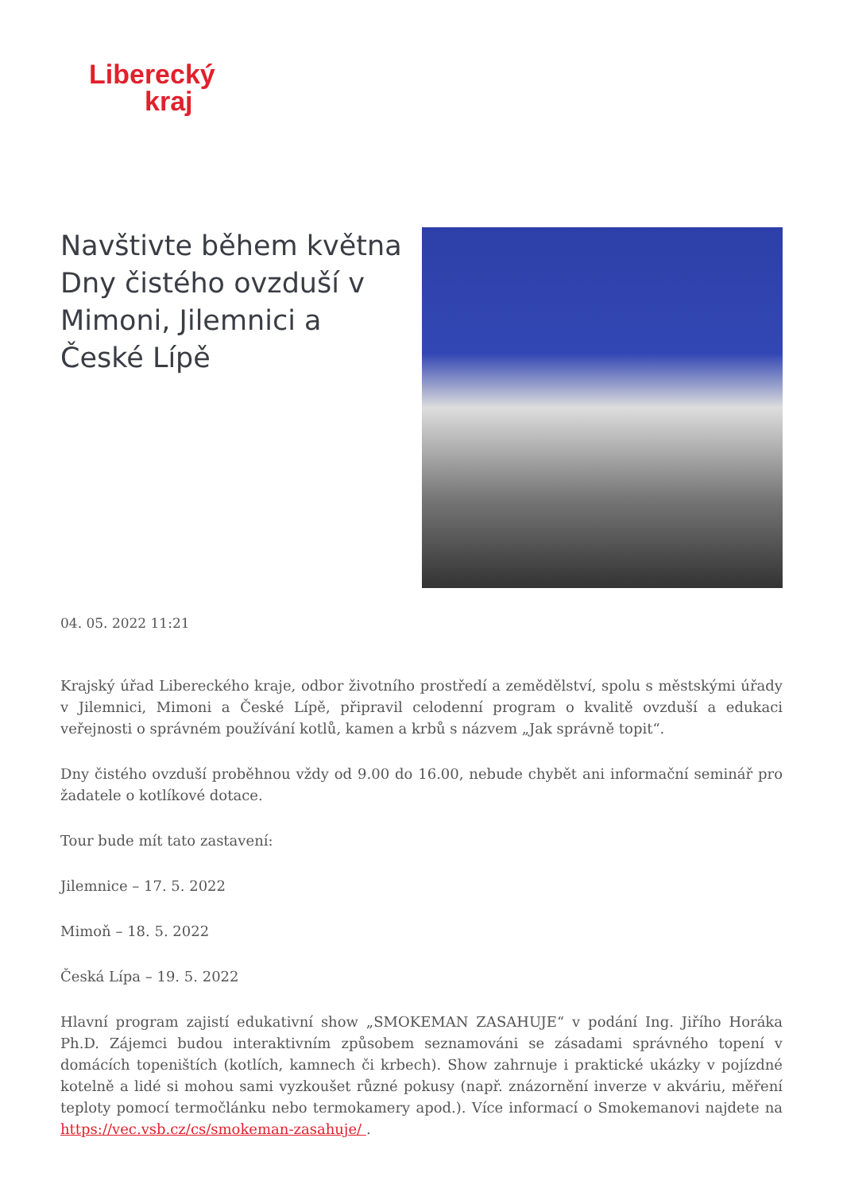Liberecký
kraj
Navštivte během května Dny čistého ovzduší v Mimoni, Jilemnici a České Lípě
04. 05. 2022 11:21
Krajský úřad Libereckého kraje, odbor životního prostředí a zemědělství, spolu s městskými úřady v Jilemnici, Mimoni a České Lípě, připravil celodenní program o kvalitě ovzduší a edukaci veřejnosti o správném používání kotlů, kamen a krbů s názvem „Jak správně topit“.
Dny čistého ovzduší proběhnou vždy od 9.00 do 16.00, nebude chybět ani informační seminář pro žadatele o kotlíkové dotace.
Tour bude mít tato zastavení:
Jilemnice – 17. 5. 2022
Mimoň – 18. 5. 2022
Česká Lípa – 19. 5. 2022
Hlavní program zajistí edukativní show „SMOKEMAN ZASAHUJE“ v podání Ing. Jiřího Horáka Ph.D. Zájemci budou interaktivním způsobem seznamováni se zásadami správného topení v domácích topeništích (kotlích, kamnech či krbech). Show zahrnuje i praktické ukázky v pojízdné kotelně a lidé si mohou sami vyzkoušet různé pokusy (např. znázornění inverze v akváriu, měření teploty pomocí termočlánku nebo termokamery apod.). Více informací o Smokemanovi najdete na https://vec.vsb.cz/cs/smokeman-zasahuje/ .